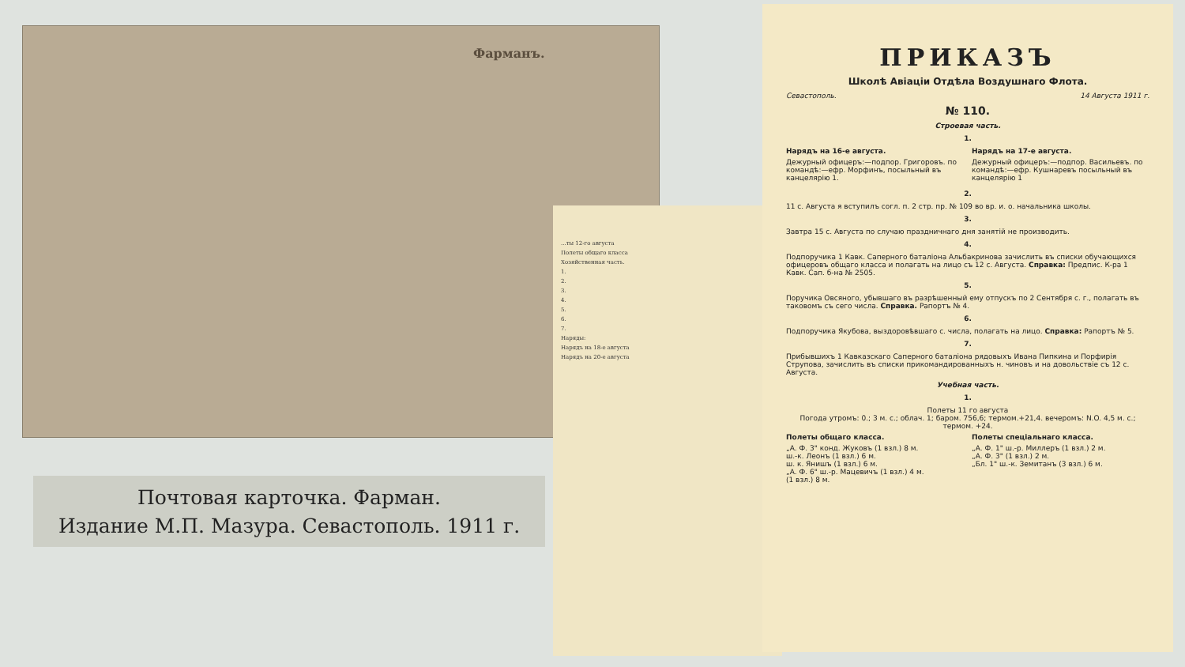Фарманъ.
Почтовая карточка. Фарман.
Издание М.П. Мазура. Севастополь. 1911 г.
...ты 12-го августа
Полеты общаго класса
Хозяйственная часть.
1.
2.
3.
4.
5.
6.
7.
Наряды:
Нарядъ на 18-е августа
Нарядъ на 20-е августа
ПРИКАЗЪ
Школѣ Авіаціи Отдѣла Воздушнаго Флота.
Севастополь. 14 Августа 1911 г.
№ 110.
Строевая часть.
1.
Нарядъ на 16-е августа.
Дежурный офицеръ:—подпор. Григоровъ. по командѣ:—ефр. Морфинъ, посыльный въ канцелярію 1.
Нарядъ на 17-е августа.
Дежурный офицеръ:—подпор. Васильевъ. по командѣ:—ефр. Кушнаревъ посыльный въ канцелярію 1
2.
11 с. Августа я вступилъ согл. п. 2 стр. пр. № 109 во вр. и. о. начальника школы.
3.
Завтра 15 с. Августа по случаю праздничнаго дня занятій не производить.
4.
Подпоручика 1 Кавк. Саперного баталіона Альбакринова зачислить въ списки обучающихся офицеровъ общаго класса и полагать на лицо съ 12 с. Августа. Справка: Предпис. К-ра 1 Кавк. Сап. б-на № 2505.
5.
Поручика Овсяного, убывшаго въ разрѣшенный ему отпускъ по 2 Сентября с. г., полагать въ таковомъ съ сего числа. Справка. Рапортъ № 4.
6.
Подпоручика Якубова, выздоровѣвшаго с. числа, полагать на лицо. Справка: Рапортъ № 5.
7.
Прибывшихъ 1 Кавказскаго Саперного баталіона рядовыхъ Ивана Пипкина и Порфирія Струпова, зачислить въ списки прикомандированныхъ н. чиновъ и на довольствіе съ 12 с. Августа.
Учебная часть.
1.
Полеты 11 го августа
Погода утромъ: 0.; 3 м. с.; облач. 1; баром. 756,6; термом.+21,4. вечеромъ: N.O. 4,5 м. с.; термом. +24.
Полеты общаго класса.
„А. Ф. 3" конд. Жуковъ (1 взл.) 8 м.
ш.-к. Леонъ (1 взл.) 6 м.
ш. к. Янишъ (1 взл.) 6 м.
„А. Ф. 6" ш.-р. Мацевичъ (1 взл.) 4 м.
(1 взл.) 8 м.
Полеты спеціальнаго класса.
„А. Ф. 1" ш.-р. Миллеръ (1 взл.) 2 м.
„А. Ф. 3" (1 взл.) 2 м.
„Бл. 1" ш.-к. Земитанъ (3 взл.) 6 м.